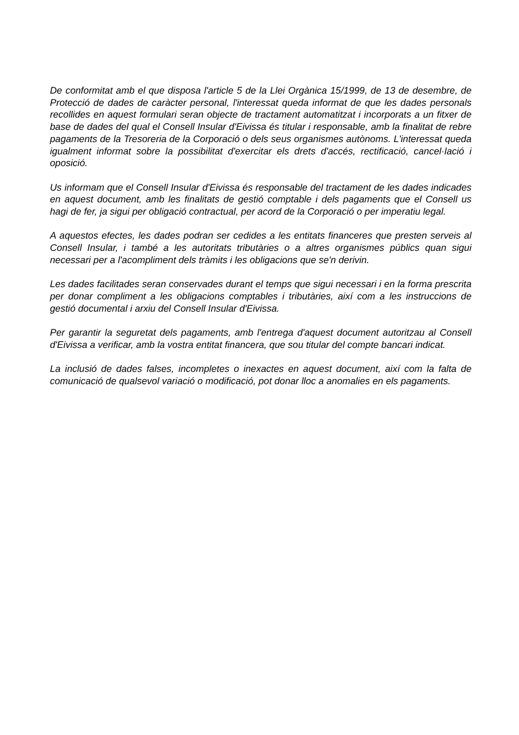De conformitat amb el que disposa l'article 5 de la Llei Orgànica 15/1999, de 13 de desembre, de Protecció de dades de caràcter personal, l'interessat queda informat de que les dades personals recollides en aquest formulari seran objecte de tractament automatitzat i incorporats a un fitxer de base de dades del qual el Consell Insular d'Eivissa és titular i responsable, amb la finalitat de rebre pagaments de la Tresoreria de la Corporació o dels seus organismes autònoms. L'interessat queda igualment informat sobre la possibilitat d'exercitar els drets d'accés, rectificació, cancel·lació i oposició.
Us informam que el Consell Insular d'Eivissa és responsable del tractament de les dades indicades en aquest document, amb les finalitats de gestió comptable i dels pagaments que el Consell us hagi de fer, ja sigui per obligació contractual, per acord de la Corporació o per imperatiu legal.
A aquestos efectes, les dades podran ser cedides a les entitats financeres que presten serveis al Consell Insular, i també a les autoritats tributàries o a altres organismes públics quan sigui necessari per a l'acompliment dels tràmits i les obligacions que se'n derivin.
Les dades facilitades seran conservades durant el temps que sigui necessari i en la forma prescrita per donar compliment a les obligacions comptables i tributàries, així com a les instruccions de gestió documental i arxiu del Consell Insular d'Eivissa.
Per garantir la seguretat dels pagaments, amb l'entrega d'aquest document autoritzau al Consell d'Eivissa a verificar, amb la vostra entitat financera, que sou titular del compte bancari indicat.
La inclusió de dades falses, incompletes o inexactes en aquest document, així com la falta de comunicació de qualsevol variació o modificació, pot donar lloc a anomalies en els pagaments.